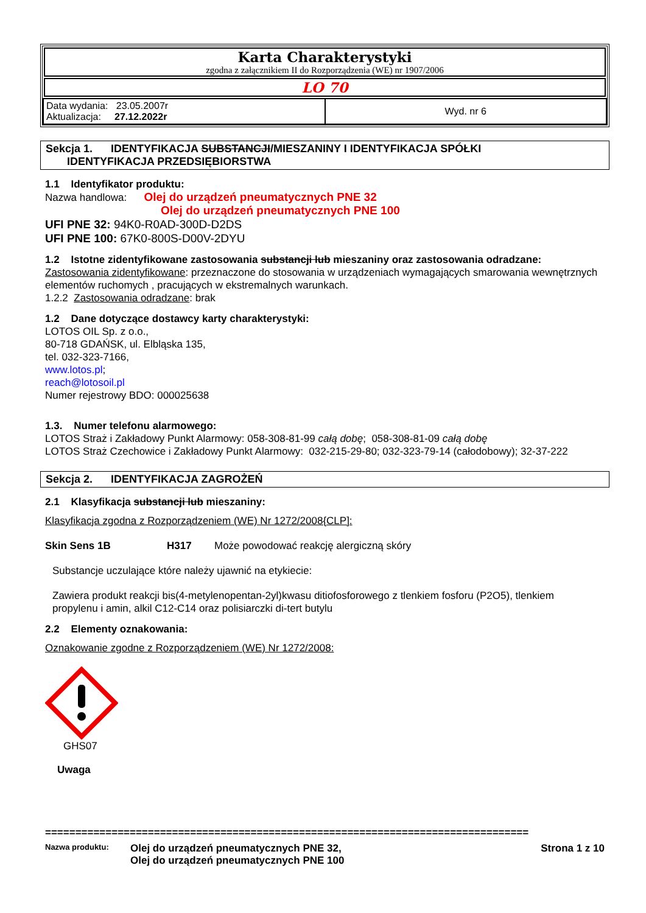Karta Charakterystyki
zgodna z załącznikiem II do Rozporządzenia (WE) nr 1907/2006
LO 70
| Data wydania: 23.05.2007r Aktualizacja: 27.12.2022r | Wyd. nr 6 |
Sekcja 1. IDENTYFIKACJA SUBSTANCJI/MIESZANINY I IDENTYFIKACJA SPÓŁKI
IDENTYFIKACJA PRZEDSIĘBIORSTWA
1.1 Identyfikator produktu:
Nazwa handlowa: Olej do urządzeń pneumatycznych PNE 32
Olej do urządzeń pneumatycznych PNE 100
UFI PNE 32: 94K0-R0AD-300D-D2DS
UFI PNE 100: 67K0-800S-D00V-2DYU
1.2 Istotne zidentyfikowane zastosowania substancji lub mieszaniny oraz zastosowania odradzane:
Zastosowania zidentyfikowane: przeznaczone do stosowania w urządzeniach wymagających smarowania wewnętrznych elementów ruchomych , pracujących w ekstremalnych warunkach.
1.2.2 Zastosowania odradzane: brak
1.2 Dane dotyczące dostawcy karty charakterystyki:
LOTOS OIL Sp. z o.o.,
80-718 GDAŃSK, ul. Elbląska 135,
tel. 032-323-7166,
www.lotos.pl;
reach@lotosoil.pl
Numer rejestrowy BDO: 000025638
1.3. Numer telefonu alarmowego:
LOTOS Straż i Zakładowy Punkt Alarmowy: 058-308-81-99 całą dobę; 058-308-81-09 całą dobę
LOTOS Straż Czechowice i Zakładowy Punkt Alarmowy: 032-215-29-80; 032-323-79-14 (całodobowy); 32-37-222
Sekcja 2. IDENTYFIKACJA ZAGROŻEŃ
2.1 Klasyfikacja substancji lub mieszaniny:
Klasyfikacja zgodna z Rozporządzeniem (WE) Nr 1272/2008{CLP]:
Skin Sens 1B H317 Może powodować reakcję alergiczną skóry
Substancje uczulające które należy ujawnić na etykiecie:
Zawiera produkt reakcji bis(4-metylenopentan-2yl)kwasu ditiofosforowego z tlenkiem fosforu (P2O5), tlenkiem propylenu i amin, alkil C12-C14 oraz polisiarczki di-tert butylu
2.2 Elementy oznakowania:
Oznakowanie zgodne z Rozporządzeniem (WE) Nr 1272/2008:
GHS07
Uwaga
================================================================================
Nazwa produktu: Olej do urządzeń pneumatycznych PNE 32,
Olej do urządzeń pneumatycznych PNE 100 Strona 1 z 10